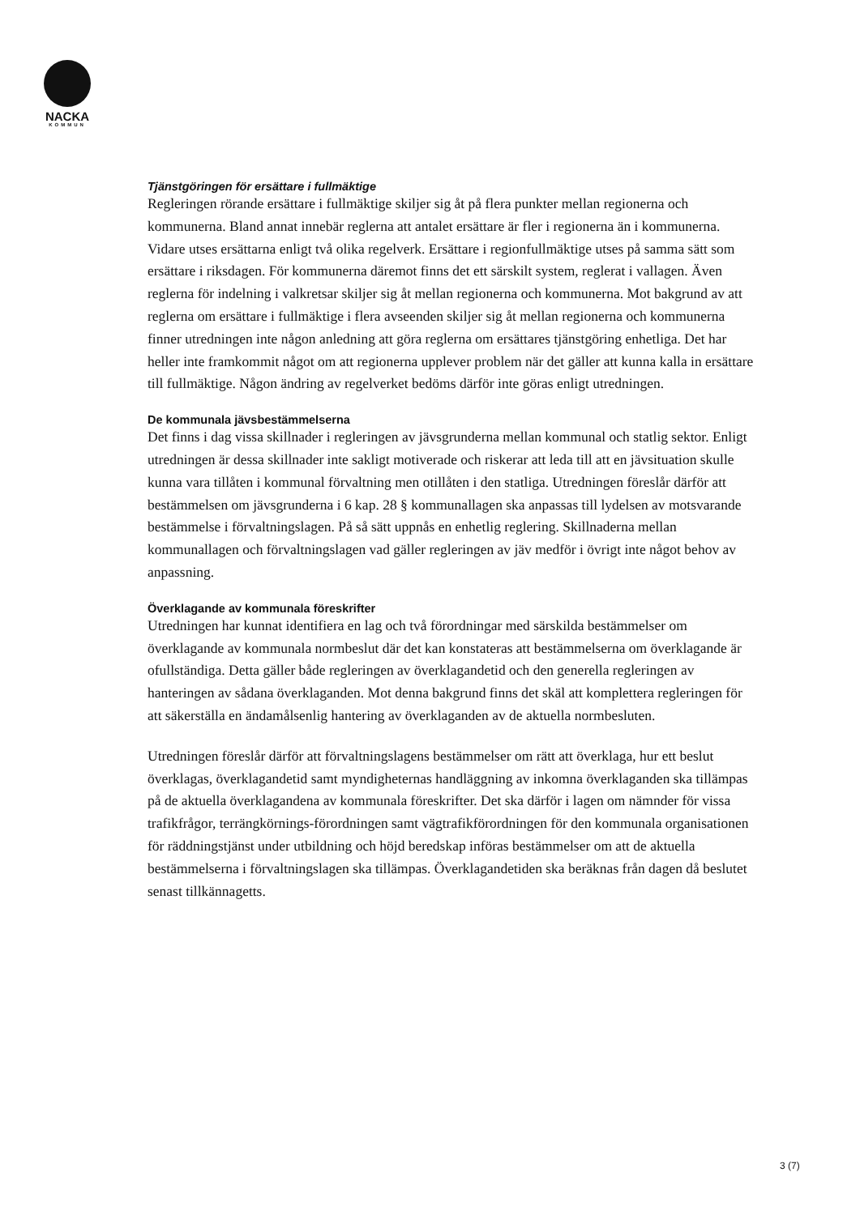NACKA
KOMMUN
Tjänstgöringen för ersättare i fullmäktige
Regleringen rörande ersättare i fullmäktige skiljer sig åt på flera punkter mellan regionerna och kommunerna. Bland annat innebär reglerna att antalet ersättare är fler i regionerna än i kommunerna. Vidare utses ersättarna enligt två olika regelverk. Ersättare i regionfullmäktige utses på samma sätt som ersättare i riksdagen. För kommunerna däremot finns det ett särskilt system, reglerat i vallagen. Även reglerna för indelning i valkretsar skiljer sig åt mellan regionerna och kommunerna. Mot bakgrund av att reglerna om ersättare i fullmäktige i flera avseenden skiljer sig åt mellan regionerna och kommunerna finner utredningen inte någon anledning att göra reglerna om ersättares tjänstgöring enhetliga. Det har heller inte framkommit något om att regionerna upplever problem när det gäller att kunna kalla in ersättare till fullmäktige. Någon ändring av regelverket bedöms därför inte göras enligt utredningen.
De kommunala jävsbestämmelserna
Det finns i dag vissa skillnader i regleringen av jävsgrunderna mellan kommunal och statlig sektor. Enligt utredningen är dessa skillnader inte sakligt motiverade och riskerar att leda till att en jävsituation skulle kunna vara tillåten i kommunal förvaltning men otillåten i den statliga. Utredningen föreslår därför att bestämmelsen om jävsgrunderna i 6 kap. 28 § kommunallagen ska anpassas till lydelsen av motsvarande bestämmelse i förvaltningslagen. På så sätt uppnås en enhetlig reglering. Skillnaderna mellan kommunallagen och förvaltningslagen vad gäller regleringen av jäv medför i övrigt inte något behov av anpassning.
Överklagande av kommunala föreskrifter
Utredningen har kunnat identifiera en lag och två förordningar med särskilda bestämmelser om överklagande av kommunala normbeslut där det kan konstateras att bestämmelserna om överklagande är ofullständiga. Detta gäller både regleringen av överklagandetid och den generella regleringen av hanteringen av sådana överklaganden. Mot denna bakgrund finns det skäl att komplettera regleringen för att säkerställa en ändamålsenlig hantering av överklaganden av de aktuella normbesluten.
Utredningen föreslår därför att förvaltningslagens bestämmelser om rätt att överklaga, hur ett beslut överklagas, överklagandetid samt myndigheternas handläggning av inkomna överklaganden ska tillämpas på de aktuella överklagandena av kommunala föreskrifter. Det ska därför i lagen om nämnder för vissa trafikfrågor, terrängkörnings-förordningen samt vägtrafikförordningen för den kommunala organisationen för räddningstjänst under utbildning och höjd beredskap införas bestämmelser om att de aktuella bestämmelserna i förvaltningslagen ska tillämpas. Överklagandetiden ska beräknas från dagen då beslutet senast tillkännagetts.
3 (7)